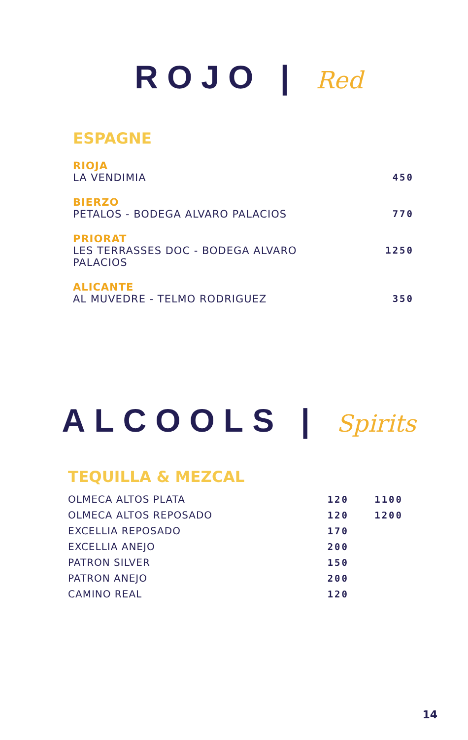ROJO | Red
ESPAGNE
RIOJA
LA VENDIMIA 450
BIERZO
PETALOS - BODEGA ALVARO PALACIOS 770
PRIORAT
LES TERRASSES DOC - BODEGA ALVARO
PALACIOS 1250
ALICANTE
AL MUVEDRE - TELMO RODRIGUEZ 350
ALCOOLS | Spirits
TEQUILLA & MEZCAL
| OLMECA ALTOS PLATA | 120 | 1100 |
| OLMECA ALTOS REPOSADO | 120 | 1200 |
| EXCELLIA REPOSADO | 170 | |
| EXCELLIA ANEJO | 200 | |
| PATRON SILVER | 150 | |
| PATRON ANEJO | 200 | |
| CAMINO REAL | 120 | |
14